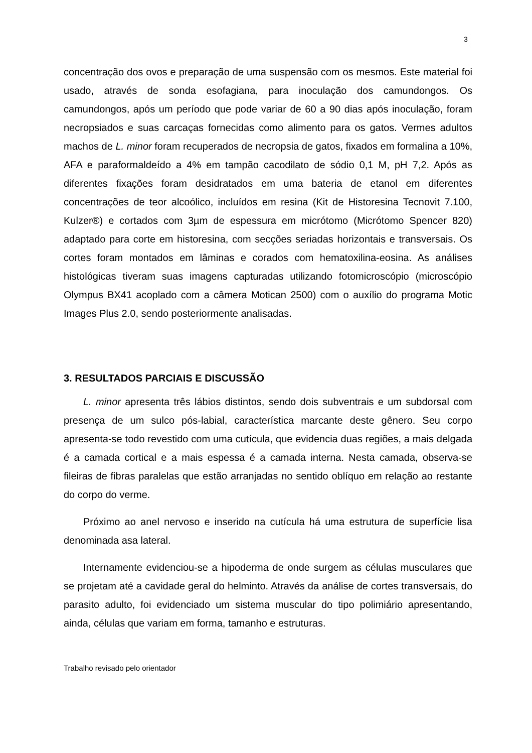3
concentração dos ovos e preparação de uma suspensão com os mesmos. Este material foi usado, através de sonda esofagiana, para inoculação dos camundongos. Os camundongos, após um período que pode variar de 60 a 90 dias após inoculação, foram necropsiados e suas carcaças fornecidas como alimento para os gatos. Vermes adultos machos de L. minor foram recuperados de necropsia de gatos, fixados em formalina a 10%, AFA e paraformaldeído a 4% em tampão cacodilato de sódio 0,1 M, pH 7,2. Após as diferentes fixações foram desidratados em uma bateria de etanol em diferentes concentrações de teor alcoólico, incluídos em resina (Kit de Historesina Tecnovit 7.100, Kulzer®) e cortados com 3µm de espessura em micrótomo (Micrótomo Spencer 820) adaptado para corte em historesina, com secções seriadas horizontais e transversais. Os cortes foram montados em lâminas e corados com hematoxilina-eosina. As análises histológicas tiveram suas imagens capturadas utilizando fotomicroscópio (microscópio Olympus BX41 acoplado com a câmera Motican 2500) com o auxílio do programa Motic Images Plus 2.0, sendo posteriormente analisadas.
3. RESULTADOS PARCIAIS E DISCUSSÃO
L. minor apresenta três lábios distintos, sendo dois subventrais e um subdorsal com presença de um sulco pós-labial, característica marcante deste gênero. Seu corpo apresenta-se todo revestido com uma cutícula, que evidencia duas regiões, a mais delgada é a camada cortical e a mais espessa é a camada interna. Nesta camada, observa-se fileiras de fibras paralelas que estão arranjadas no sentido oblíquo em relação ao restante do corpo do verme.
Próximo ao anel nervoso e inserido na cutícula há uma estrutura de superfície lisa denominada asa lateral.
Internamente evidenciou-se a hipoderma de onde surgem as células musculares que se projetam até a cavidade geral do helminto. Através da análise de cortes transversais, do parasito adulto, foi evidenciado um sistema muscular do tipo polimiário apresentando, ainda, células que variam em forma, tamanho e estruturas.
Trabalho revisado pelo orientador